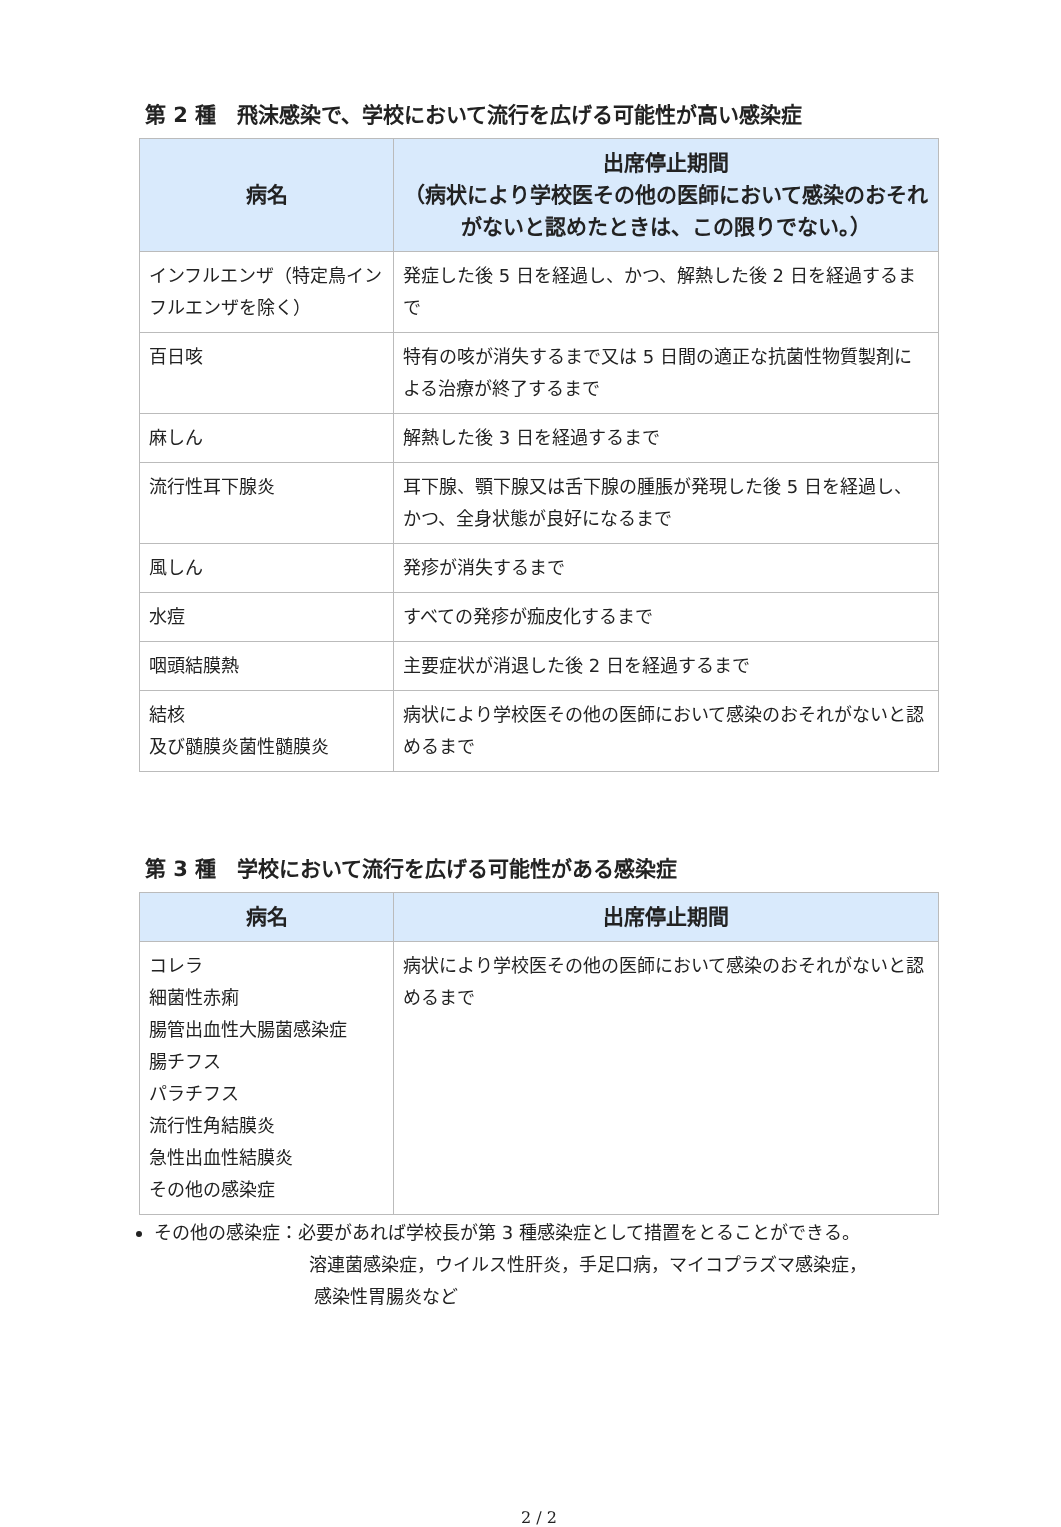第 2 種　飛沫感染で、学校において流行を広げる可能性が高い感染症
| 病名 | 出席停止期間 （病状により学校医その他の医師において感染のおそれがないと認めたときは、この限りでない。） |
| --- | --- |
| インフルエンザ（特定鳥インフルエンザを除く） | 発症した後 5 日を経過し、かつ、解熱した後 2 日を経過するまで |
| 百日咳 | 特有の咳が消失するまで又は 5 日間の適正な抗菌性物質製剤による治療が終了するまで |
| 麻しん | 解熱した後 3 日を経過するまで |
| 流行性耳下腺炎 | 耳下腺、顎下腺又は舌下腺の腫脹が発現した後 5 日を経過し、かつ、全身状態が良好になるまで |
| 風しん | 発疹が消失するまで |
| 水痘 | すべての発疹が痂皮化するまで |
| 咽頭結膜熱 | 主要症状が消退した後 2 日を経過するまで |
| 結核 及び髄膜炎菌性髄膜炎 | 病状により学校医その他の医師において感染のおそれがないと認めるまで |
第 3 種　学校において流行を広げる可能性がある感染症
| 病名 | 出席停止期間 |
| --- | --- |
| コレラ 細菌性赤痢 腸管出血性大腸菌感染症 腸チフス パラチフス 流行性角結膜炎 急性出血性結膜炎 その他の感染症 | 病状により学校医その他の医師において感染のおそれがないと認めるまで |
その他の感染症：必要があれば学校長が第 3 種感染症として措置をとることができる。
溶連菌感染症，ウイルス性肝炎，手足口病，マイコプラズマ感染症，
感染性胃腸炎など
2 / 2